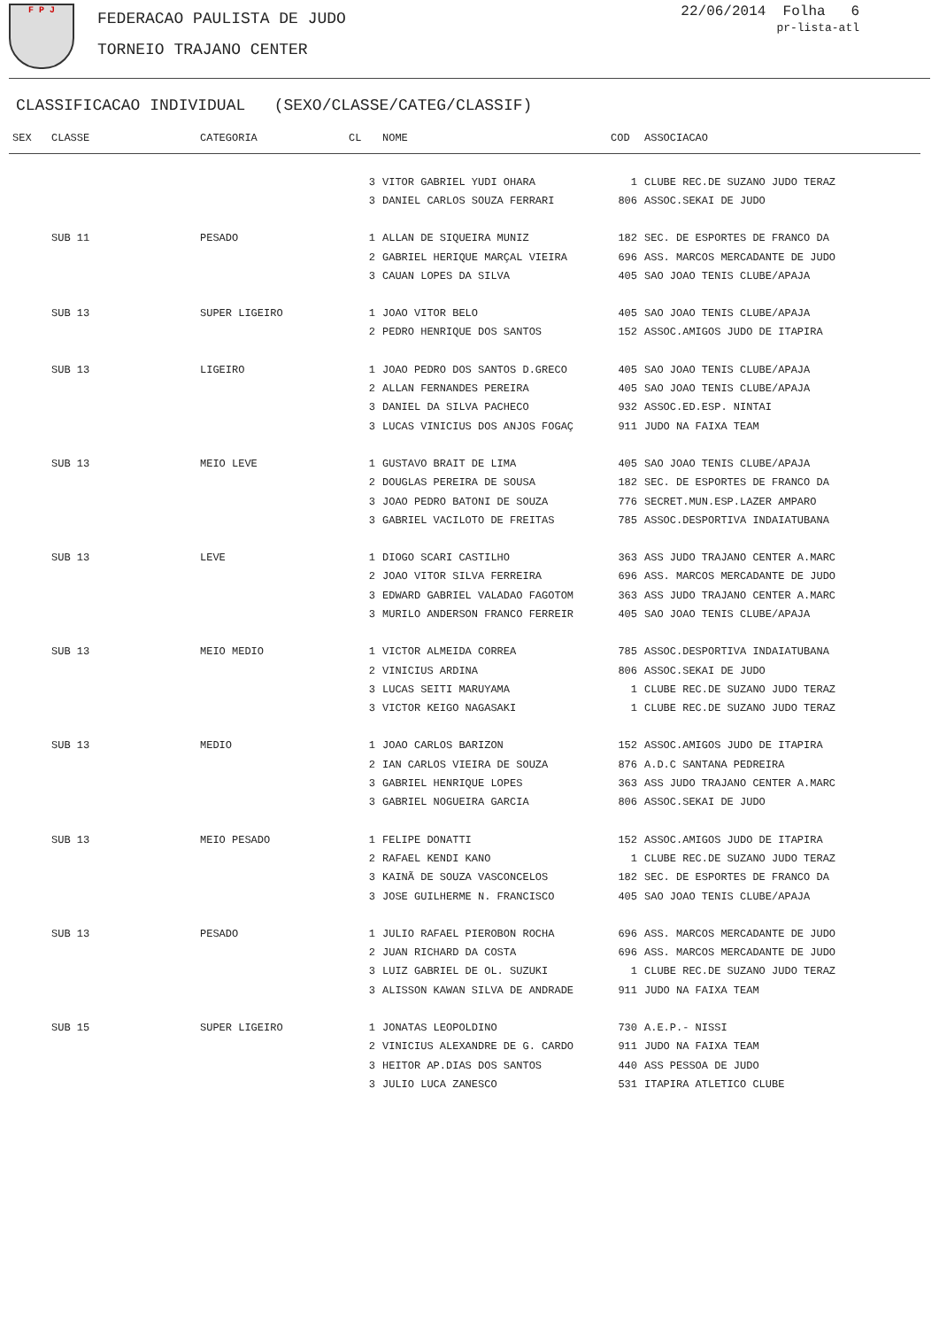F P J
FEDERACAO PAULISTA DE JUDO
TORNEIO TRAJANO CENTER
22/06/2014 Folha 6
pr-lista-atl
CLASSIFICACAO INDIVIDUAL (SEXO/CLASSE/CATEG/CLASSIF)
| SEX | CLASSE | CATEGORIA | CL | NOME | COD | ASSOCIACAO |
| --- | --- | --- | --- | --- | --- | --- |
| | | | 3 | VITOR GABRIEL YUDI OHARA | 1 | CLUBE REC.DE SUZANO JUDO TERAZ |
| | | | 3 | DANIEL CARLOS SOUZA FERRARI | 806 | ASSOC.SEKAI DE JUDO |
| | SUB 11 | PESADO | 1 | ALLAN DE SIQUEIRA MUNIZ | 182 | SEC. DE ESPORTES DE FRANCO DA |
| | | | 2 | GABRIEL HERIQUE MARÇAL VIEIRA | 696 | ASS. MARCOS MERCADANTE DE JUDO |
| | | | 3 | CAUAN LOPES DA SILVA | 405 | SAO JOAO TENIS CLUBE/APAJA |
| | SUB 13 | SUPER LIGEIRO | 1 | JOAO VITOR BELO | 405 | SAO JOAO TENIS CLUBE/APAJA |
| | | | 2 | PEDRO HENRIQUE DOS SANTOS | 152 | ASSOC.AMIGOS JUDO DE ITAPIRA |
| | SUB 13 | LIGEIRO | 1 | JOAO PEDRO DOS SANTOS D.GRECO | 405 | SAO JOAO TENIS CLUBE/APAJA |
| | | | 2 | ALLAN FERNANDES PEREIRA | 405 | SAO JOAO TENIS CLUBE/APAJA |
| | | | 3 | DANIEL DA SILVA PACHECO | 932 | ASSOC.ED.ESP. NINTAI |
| | | | 3 | LUCAS VINICIUS DOS ANJOS FOGAÇ | 911 | JUDO NA FAIXA TEAM |
| | SUB 13 | MEIO LEVE | 1 | GUSTAVO BRAIT DE LIMA | 405 | SAO JOAO TENIS CLUBE/APAJA |
| | | | 2 | DOUGLAS PEREIRA DE SOUSA | 182 | SEC. DE ESPORTES DE FRANCO DA |
| | | | 3 | JOAO PEDRO BATONI DE SOUZA | 776 | SECRET.MUN.ESP.LAZER AMPARO |
| | | | 3 | GABRIEL VACILOTO DE FREITAS | 785 | ASSOC.DESPORTIVA INDAIATUBANA |
| | SUB 13 | LEVE | 1 | DIOGO SCARI CASTILHO | 363 | ASS JUDO TRAJANO CENTER A.MARC |
| | | | 2 | JOAO VITOR SILVA FERREIRA | 696 | ASS. MARCOS MERCADANTE DE JUDO |
| | | | 3 | EDWARD GABRIEL VALADAO FAGOTOM | 363 | ASS JUDO TRAJANO CENTER A.MARC |
| | | | 3 | MURILO ANDERSON FRANCO FERREIR | 405 | SAO JOAO TENIS CLUBE/APAJA |
| | SUB 13 | MEIO MEDIO | 1 | VICTOR ALMEIDA CORREA | 785 | ASSOC.DESPORTIVA INDAIATUBANA |
| | | | 2 | VINICIUS ARDINA | 806 | ASSOC.SEKAI DE JUDO |
| | | | 3 | LUCAS SEITI MARUYAMA | 1 | CLUBE REC.DE SUZANO JUDO TERAZ |
| | | | 3 | VICTOR KEIGO NAGASAKI | 1 | CLUBE REC.DE SUZANO JUDO TERAZ |
| | SUB 13 | MEDIO | 1 | JOAO CARLOS BARIZON | 152 | ASSOC.AMIGOS JUDO DE ITAPIRA |
| | | | 2 | IAN CARLOS VIEIRA DE SOUZA | 876 | A.D.C SANTANA PEDREIRA |
| | | | 3 | GABRIEL HENRIQUE LOPES | 363 | ASS JUDO TRAJANO CENTER A.MARC |
| | | | 3 | GABRIEL NOGUEIRA GARCIA | 806 | ASSOC.SEKAI DE JUDO |
| | SUB 13 | MEIO PESADO | 1 | FELIPE DONATTI | 152 | ASSOC.AMIGOS JUDO DE ITAPIRA |
| | | | 2 | RAFAEL KENDI KANO | 1 | CLUBE REC.DE SUZANO JUDO TERAZ |
| | | | 3 | KAINÃ DE SOUZA VASCONCELOS | 182 | SEC. DE ESPORTES DE FRANCO DA |
| | | | 3 | JOSE GUILHERME N. FRANCISCO | 405 | SAO JOAO TENIS CLUBE/APAJA |
| | SUB 13 | PESADO | 1 | JULIO RAFAEL PIEROBON ROCHA | 696 | ASS. MARCOS MERCADANTE DE JUDO |
| | | | 2 | JUAN RICHARD DA COSTA | 696 | ASS. MARCOS MERCADANTE DE JUDO |
| | | | 3 | LUIZ GABRIEL DE OL. SUZUKI | 1 | CLUBE REC.DE SUZANO JUDO TERAZ |
| | | | 3 | ALISSON KAWAN SILVA DE ANDRADE | 911 | JUDO NA FAIXA TEAM |
| | SUB 15 | SUPER LIGEIRO | 1 | JONATAS LEOPOLDINO | 730 | A.E.P.- NISSI |
| | | | 2 | VINICIUS ALEXANDRE DE G. CARDO | 911 | JUDO NA FAIXA TEAM |
| | | | 3 | HEITOR AP.DIAS DOS SANTOS | 440 | ASS PESSOA DE JUDO |
| | | | 3 | JULIO LUCA ZANESCO | 531 | ITAPIRA ATLETICO CLUBE |